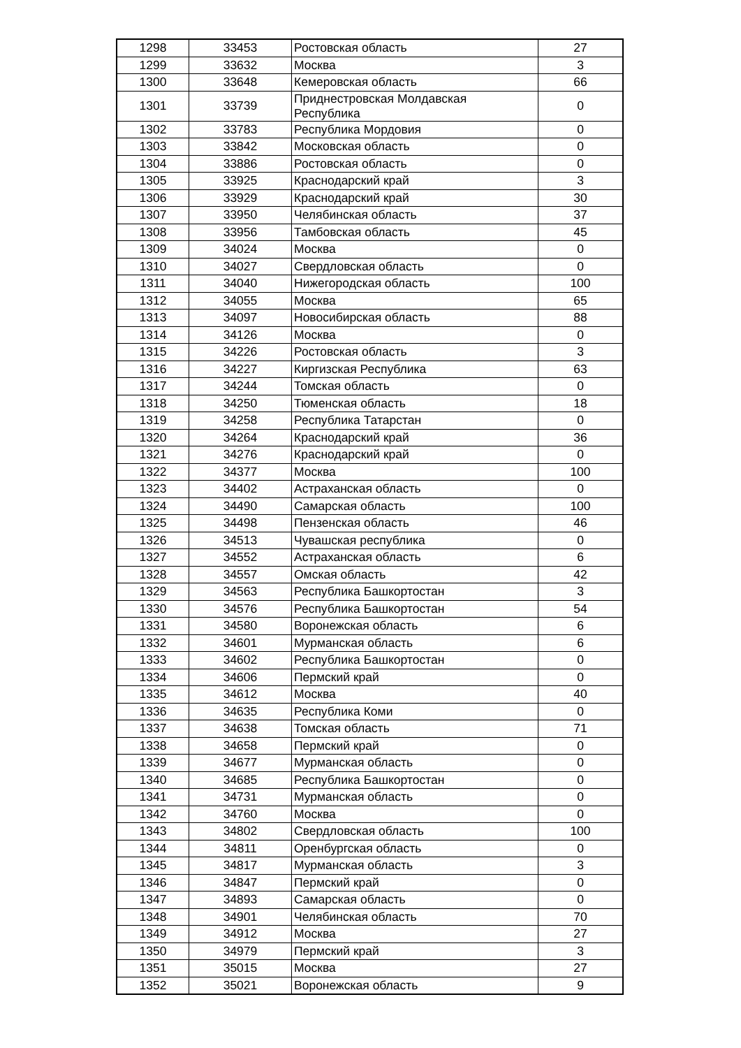| 1298 | 33453 | Ростовская область | 27 |
| 1299 | 33632 | Москва | 3 |
| 1300 | 33648 | Кемеровская область | 66 |
| 1301 | 33739 | Приднестровская Молдавская Республика | 0 |
| 1302 | 33783 | Республика Мордовия | 0 |
| 1303 | 33842 | Московская область | 0 |
| 1304 | 33886 | Ростовская область | 0 |
| 1305 | 33925 | Краснодарский край | 3 |
| 1306 | 33929 | Краснодарский край | 30 |
| 1307 | 33950 | Челябинская область | 37 |
| 1308 | 33956 | Тамбовская область | 45 |
| 1309 | 34024 | Москва | 0 |
| 1310 | 34027 | Свердловская область | 0 |
| 1311 | 34040 | Нижегородская область | 100 |
| 1312 | 34055 | Москва | 65 |
| 1313 | 34097 | Новосибирская область | 88 |
| 1314 | 34126 | Москва | 0 |
| 1315 | 34226 | Ростовская область | 3 |
| 1316 | 34227 | Киргизская Республика | 63 |
| 1317 | 34244 | Томская область | 0 |
| 1318 | 34250 | Тюменская область | 18 |
| 1319 | 34258 | Республика Татарстан | 0 |
| 1320 | 34264 | Краснодарский край | 36 |
| 1321 | 34276 | Краснодарский край | 0 |
| 1322 | 34377 | Москва | 100 |
| 1323 | 34402 | Астраханская область | 0 |
| 1324 | 34490 | Самарская область | 100 |
| 1325 | 34498 | Пензенская область | 46 |
| 1326 | 34513 | Чувашская республика | 0 |
| 1327 | 34552 | Астраханская область | 6 |
| 1328 | 34557 | Омская область | 42 |
| 1329 | 34563 | Республика Башкортостан | 3 |
| 1330 | 34576 | Республика Башкортостан | 54 |
| 1331 | 34580 | Воронежская область | 6 |
| 1332 | 34601 | Мурманская область | 6 |
| 1333 | 34602 | Республика Башкортостан | 0 |
| 1334 | 34606 | Пермский край | 0 |
| 1335 | 34612 | Москва | 40 |
| 1336 | 34635 | Республика Коми | 0 |
| 1337 | 34638 | Томская область | 71 |
| 1338 | 34658 | Пермский край | 0 |
| 1339 | 34677 | Мурманская область | 0 |
| 1340 | 34685 | Республика Башкортостан | 0 |
| 1341 | 34731 | Мурманская область | 0 |
| 1342 | 34760 | Москва | 0 |
| 1343 | 34802 | Свердловская область | 100 |
| 1344 | 34811 | Оренбургская область | 0 |
| 1345 | 34817 | Мурманская область | 3 |
| 1346 | 34847 | Пермский край | 0 |
| 1347 | 34893 | Самарская область | 0 |
| 1348 | 34901 | Челябинская область | 70 |
| 1349 | 34912 | Москва | 27 |
| 1350 | 34979 | Пермский край | 3 |
| 1351 | 35015 | Москва | 27 |
| 1352 | 35021 | Воронежская область | 9 |